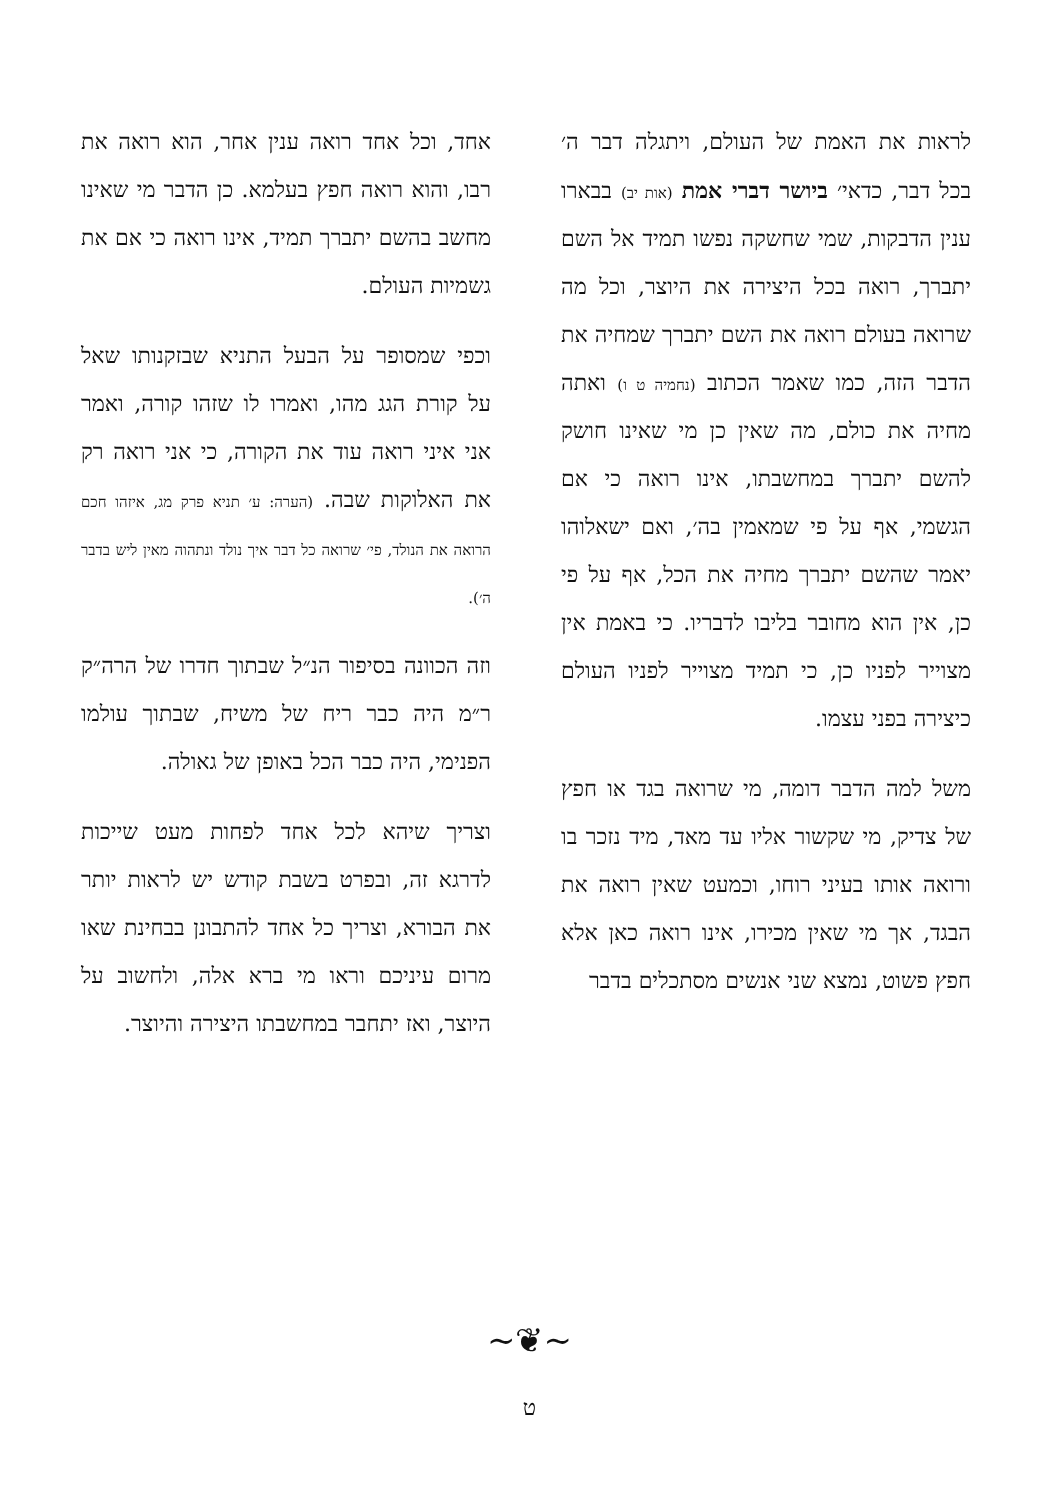לראות את האמת של העולם, ויתגלה דבר ה׳ בכל דבר, כדאי׳ ביושר דברי אמת (אות יב) בבארו ענין הדבקות, שמי שחשקה נפשו תמיד אל השם יתברך, רואה בכל היצירה את היוצר, וכל מה שרואה בעולם רואה את השם יתברך שמחיה את הדבר הזה, כמו שאמר הכתוב (נחמיה ט ו) ואתה מחיה את כולם, מה שאין כן מי שאינו חושק להשם יתברך במחשבתו, אינו רואה כי אם הגשמי, אף על פי שמאמין בה׳, ואם ישאלוהו יאמר שהשם יתברך מחיה את הכל, אף על פי כן, אין הוא מחובר בליבו לדבריו. כי באמת אין מצוייר לפניו כן, כי תמיד מצוייר לפניו העולם כיצירה בפני עצמו.
משל למה הדבר דומה, מי שרואה בגד או חפץ של צדיק, מי שקשור אליו עד מאד, מיד נזכר בו ורואה אותו בעיני רוחו, וכמעט שאין רואה את הבגד, אך מי שאין מכירו, אינו רואה כאן אלא חפץ פשוט, נמצא שני אנשים מסתכלים בדבר
אחד, וכל אחד רואה ענין אחר, הוא רואה את רבו, והוא רואה חפץ בעלמא. כן הדבר מי שאינו מחשב בהשם יתברך תמיד, אינו רואה כי אם את גשמיות העולם.
וכפי שמסופר על הבעל התניא שבזקנותו שאל על קורת הגג מהו, ואמרו לו שזהו קורה, ואמר אני איני רואה עוד את הקורה, כי אני רואה רק את האלוקות שבה. (הערה: ע׳ תניא פרק מג, איזהו חכם הרואה את הנולד, פי׳ שרואה כל דבר איך נולד ונתהוה מאין ליש בדבר ה׳).
וזה הכוונה בסיפור הנ״ל שבתוך חדרו של הרה״ק ר״מ היה כבר ריח של משיח, שבתוך עולמו הפנימי, היה כבר הכל באופן של גאולה.
וצריך שיהא לכל אחד לפחות מעט שייכות לדרגא זה, ובפרט בשבת קודש יש לראות יותר את הבורא, וצריך כל אחד להתבונן בבחינת שאו מרום עיניכם וראו מי ברא אלה, ולחשוב על היוצר, ואז יתחבר במחשבתו היצירה והיוצר.
~❦~
ט